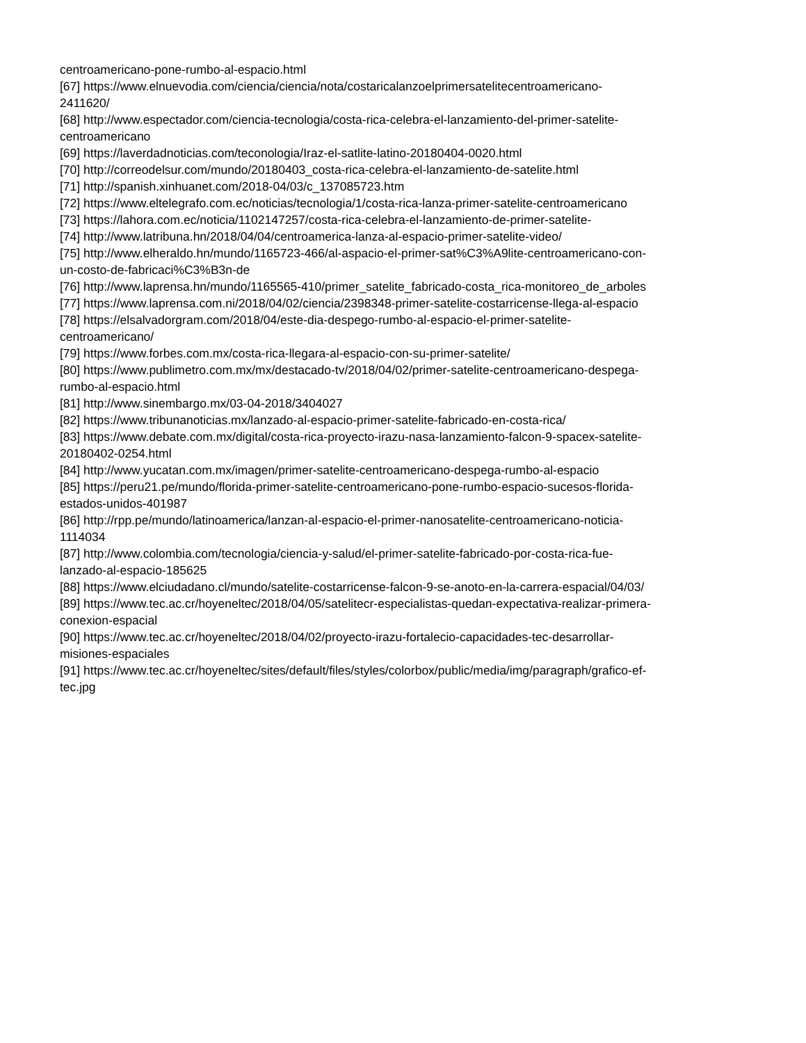centroamericano-pone-rumbo-al-espacio.html
[67] https://www.elnuevodia.com/ciencia/ciencia/nota/costaricalanzoelprimersatelitecentroamericano-
2411620/
[68] http://www.espectador.com/ciencia-tecnologia/costa-rica-celebra-el-lanzamiento-del-primer-satelite-
centroamericano
[69] https://laverdadnoticias.com/teconologia/Iraz-el-satlite-latino-20180404-0020.html
[70] http://correodelsur.com/mundo/20180403_costa-rica-celebra-el-lanzamiento-de-satelite.html
[71] http://spanish.xinhuanet.com/2018-04/03/c_137085723.htm
[72] https://www.eltelegrafo.com.ec/noticias/tecnologia/1/costa-rica-lanza-primer-satelite-centroamericano
[73] https://lahora.com.ec/noticia/1102147257/costa-rica-celebra-el-lanzamiento-de-primer-satelite-
[74] http://www.latribuna.hn/2018/04/04/centroamerica-lanza-al-espacio-primer-satelite-video/
[75] http://www.elheraldo.hn/mundo/1165723-466/al-aspacio-el-primer-sat%C3%A9lite-centroamericano-con-
un-costo-de-fabricaci%C3%B3n-de
[76] http://www.laprensa.hn/mundo/1165565-410/primer_satelite_fabricado-costa_rica-monitoreo_de_arboles
[77] https://www.laprensa.com.ni/2018/04/02/ciencia/2398348-primer-satelite-costarricense-llega-al-espacio
[78] https://elsalvadorgram.com/2018/04/este-dia-despego-rumbo-al-espacio-el-primer-satelite-
centroamericano/
[79] https://www.forbes.com.mx/costa-rica-llegara-al-espacio-con-su-primer-satelite/
[80] https://www.publimetro.com.mx/mx/destacado-tv/2018/04/02/primer-satelite-centroamericano-despega-
rumbo-al-espacio.html
[81] http://www.sinembargo.mx/03-04-2018/3404027
[82] https://www.tribunanoticias.mx/lanzado-al-espacio-primer-satelite-fabricado-en-costa-rica/
[83] https://www.debate.com.mx/digital/costa-rica-proyecto-irazu-nasa-lanzamiento-falcon-9-spacex-satelite-
20180402-0254.html
[84] http://www.yucatan.com.mx/imagen/primer-satelite-centroamericano-despega-rumbo-al-espacio
[85] https://peru21.pe/mundo/florida-primer-satelite-centroamericano-pone-rumbo-espacio-sucesos-florida-
estados-unidos-401987
[86] http://rpp.pe/mundo/latinoamerica/lanzan-al-espacio-el-primer-nanosatelite-centroamericano-noticia-
1114034
[87] http://www.colombia.com/tecnologia/ciencia-y-salud/el-primer-satelite-fabricado-por-costa-rica-fue-
lanzado-al-espacio-185625
[88] https://www.elciudadano.cl/mundo/satelite-costarricense-falcon-9-se-anoto-en-la-carrera-espacial/04/03/
[89] https://www.tec.ac.cr/hoyeneltec/2018/04/05/satelitecr-especialistas-quedan-expectativa-realizar-primera-
conexion-espacial
[90] https://www.tec.ac.cr/hoyeneltec/2018/04/02/proyecto-irazu-fortalecio-capacidades-tec-desarrollar-
misiones-espaciales
[91] https://www.tec.ac.cr/hoyeneltec/sites/default/files/styles/colorbox/public/media/img/paragraph/grafico-ef-
tec.jpg